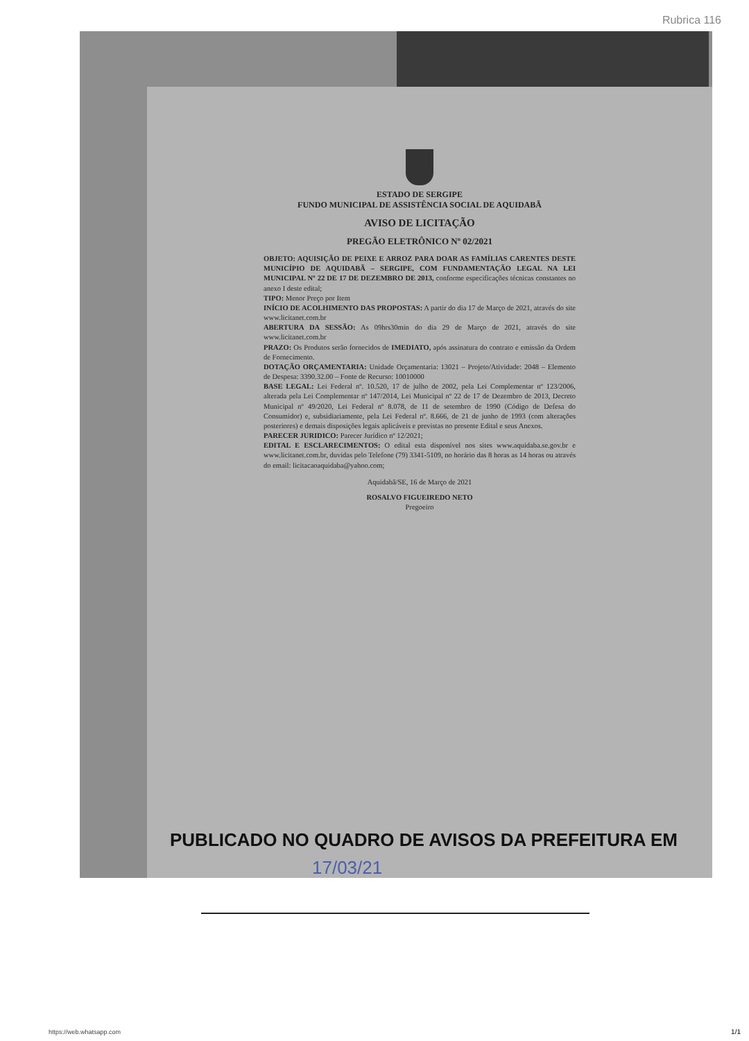Rubrica 116
ESTADO DE SERGIPE
FUNDO MUNICIPAL DE ASSISTÊNCIA SOCIAL DE AQUIDABÃ
AVISO DE LICITAÇÃO
PREGÃO ELETRÔNICO Nº 02/2021
OBJETO: AQUISIÇÃO DE PEIXE E ARROZ PARA DOAR AS FAMÍLIAS CARENTES DESTE MUNICÍPIO DE AQUIDABÃ – SERGIPE, COM FUNDAMENTAÇÃO LEGAL NA LEI MUNICIPAL Nº 22 DE 17 DE DEZEMBRO DE 2013, conforme especificações técnicas constantes no anexo I deste edital;
TIPO: Menor Preço por Item
INÍCIO DE ACOLHIMENTO DAS PROPOSTAS: A partir do dia 17 de Março de 2021, através do site www.licitanet.com.br
ABERTURA DA SESSÃO: As 09hrs30min do dia 29 de Março de 2021, através do site www.licitanet.com.br
PRAZO: Os Produtos serão fornecidos de IMEDIATO, após assinatura do contrato e emissão da Ordem de Fornecimento.
DOTAÇÃO ORÇAMENTARIA: Unidade Orçamentaria: 13021 – Projeto/Atividade: 2048 – Elemento de Despesa: 3390.32.00 – Fonte de Recurso: 10010000
BASE LEGAL: Lei Federal nº. 10.520, 17 de julho de 2002, pela Lei Complementar nº 123/2006, alterada pela Lei Complementar nº 147/2014, Lei Municipal nº 22 de 17 de Dezembro de 2013, Decreto Municipal nº 49/2020, Lei Federal nº 8.078, de 11 de setembro de 1990 (Código de Defesa do Consumidor) e, subsidiariamente, pela Lei Federal nº. 8.666, de 21 de junho de 1993 (com alterações posteriores) e demais disposições legais aplicáveis e previstas no presente Edital e seus Anexos.
PARECER JURIDICO: Parecer Jurídico nº 12/2021;
EDITAL E ESCLARECIMENTOS: O edital esta disponível nos sites www.aquidaba.se.gov.br e www.licitanet.com.br, duvidas pelo Telefone (79) 3341-5109, no horário das 8 horas as 14 horas ou através do email: licitacaoaquidaba@yahoo.com;
Aquidabã/SE, 16 de Março de 2021
ROSALVO FIGUEIREDO NETO
Pregoeiro
PUBLICADO NO QUADRO DE AVISOS DA PREFEITURA EM
17/03/21
https://web.whatsapp.com 1/1